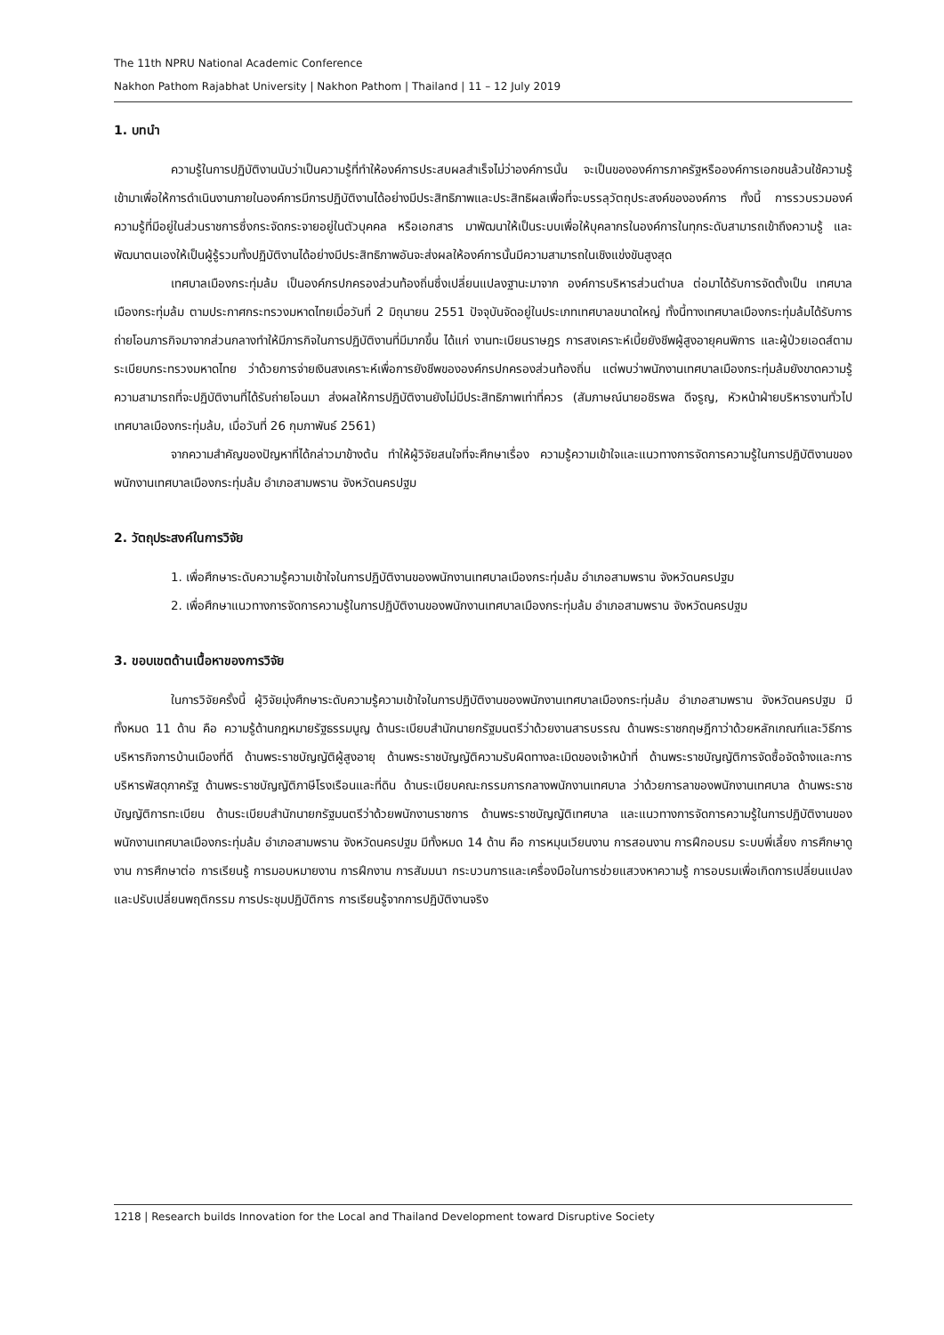The 11th NPRU National Academic Conference
Nakhon Pathom Rajabhat University | Nakhon Pathom | Thailand | 11 – 12 July 2019
1. บทนำ
ความรู้ในการปฏิบัติงานนับว่าเป็นความรู้ที่ทำให้องค์การประสบผลสำเร็จไม่ว่าองค์การนั้น จะเป็นขององค์การภาครัฐหรือองค์การเอกชนล้วนใช้ความรู้เข้ามาเพื่อให้การดำเนินงานภายในองค์การมีการปฏิบัติงานได้อย่างมีประสิทธิภาพและประสิทธิผลเพื่อที่จะบรรลุวัตถุประสงค์ขององค์การ ทั้งนี้ การรวบรวมองค์ความรู้ที่มีอยู่ในส่วนราชการซึ่งกระจัดกระจายอยู่ในตัวบุคคล หรือเอกสาร มาพัฒนาให้เป็นระบบเพื่อให้บุคลากรในองค์การในทุกระดับสามารถเข้าถึงความรู้ และพัฒนาตนเองให้เป็นผู้รู้รวมทั้งปฏิบัติงานได้อย่างมีประสิทธิภาพอันจะส่งผลให้องค์การนั้นมีความสามารถในเชิงแข่งขันสูงสุด
เทศบาลเมืองกระทุ่มล้ม เป็นองค์กรปกครองส่วนท้องถิ่นซึ่งเปลี่ยนแปลงฐานะมาจาก องค์การบริหารส่วนตำบล ต่อมาได้รับการจัดตั้งเป็น เทศบาลเมืองกระทุ่มล้ม ตามประกาศกระทรวงมหาดไทยเมื่อวันที่ 2 มิถุนายน 2551 ปัจจุบันจัดอยู่ในประเภทเทศบาลขนาดใหญ่ ทั้งนี้ทางเทศบาลเมืองกระทุ่มล้มได้รับการถ่ายโอนภารกิจมาจากส่วนกลางทำให้มีภารกิจในการปฏิบัติงานที่มีมากขึ้น ได้แก่ งานทะเบียนราษฎร การสงเคราะห์เบี้ยยังชีพผู้สูงอายุคนพิการ และผู้ป่วยเอดส์ตามระเบียบกระทรวงมหาดไทย ว่าด้วยการจ่ายเงินสงเคราะห์เพื่อการยังชีพขององค์กรปกครองส่วนท้องถิ่น แต่พบว่าพนักงานเทศบาลเมืองกระทุ่มล้มยังขาดความรู้ความสามารถที่จะปฏิบัติงานที่ได้รับถ่ายโอนมา ส่งผลให้การปฏิบัติงานยังไม่มีประสิทธิภาพเท่าที่ควร (สัมภาษณ์นายอชิรพล ดีจรูญ, หัวหน้าฝ่ายบริหารงานทั่วไป เทศบาลเมืองกระทุ่มล้ม, เมื่อวันที่ 26 กุมภาพันธ์ 2561)
จากความสำคัญของปัญหาที่ได้กล่าวมาข้างต้น ทำให้ผู้วิจัยสนใจที่จะศึกษาเรื่อง ความรู้ความเข้าใจและแนวทางการจัดการความรู้ในการปฏิบัติงานของพนักงานเทศบาลเมืองกระทุ่มล้ม อำเภอสามพราน จังหวัดนครปฐม
2. วัตถุประสงค์ในการวิจัย
1. เพื่อศึกษาระดับความรู้ความเข้าใจในการปฏิบัติงานของพนักงานเทศบาลเมืองกระทุ่มล้ม อำเภอสามพราน จังหวัดนครปฐม
2. เพื่อศึกษาแนวทางการจัดการความรู้ในการปฏิบัติงานของพนักงานเทศบาลเมืองกระทุ่มล้ม อำเภอสามพราน จังหวัดนครปฐม
3. ขอบเขตด้านเนื้อหาของการวิจัย
ในการวิจัยครั้งนี้ ผู้วิจัยมุ่งศึกษาระดับความรู้ความเข้าใจในการปฏิบัติงานของพนักงานเทศบาลเมืองกระทุ่มล้ม อำเภอสามพราน จังหวัดนครปฐม มีทั้งหมด 11 ด้าน คือ ความรู้ด้านกฎหมายรัฐธรรมนูญ ด้านระเบียบสำนักนายกรัฐมนตรีว่าด้วยงานสารบรรณ ด้านพระราชกฤษฎีกาว่าด้วยหลักเกณฑ์และวิธีการบริหารกิจการบ้านเมืองที่ดี ด้านพระราชบัญญัติผู้สูงอายุ ด้านพระราชบัญญัติความรับผิดทางละเมิดของเจ้าหน้าที่ ด้านพระราชบัญญัติการจัดซื้อจัดจ้างและการบริหารพัสดุภาครัฐ ด้านพระราชบัญญัติภาษีโรงเรือนและที่ดิน ด้านระเบียบคณะกรรมการกลางพนักงานเทศบาล ว่าด้วยการลาของพนักงานเทศบาล ด้านพระราชบัญญัติการทะเบียน ด้านระเบียบสำนักนายกรัฐมนตรีว่าด้วยพนักงานราชการ ด้านพระราชบัญญัติเทศบาล และแนวทางการจัดการความรู้ในการปฏิบัติงานของพนักงานเทศบาลเมืองกระทุ่มล้ม อำเภอสามพราน จังหวัดนครปฐม มีทั้งหมด 14 ด้าน คือ การหมุนเวียนงาน การสอนงาน การฝึกอบรม ระบบพี่เลี้ยง การศึกษาดูงาน การศึกษาต่อ การเรียนรู้ การมอบหมายงาน การฝึกงาน การสัมมนา กระบวนการและเครื่องมือในการช่วยแสวงหาความรู้ การอบรมเพื่อเกิดการเปลี่ยนแปลงและปรับเปลี่ยนพฤติกรรม การประชุมปฏิบัติการ การเรียนรู้จากการปฏิบัติงานจริง
1218 | Research builds Innovation for the Local and Thailand Development toward Disruptive Society